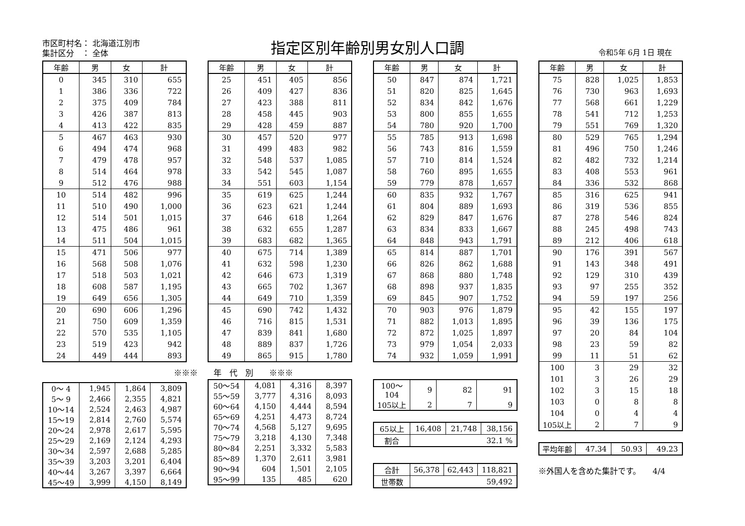市区町村名： 北海道江別市
集計区分　： 全体
指定区別年齢別男女別人口調 令和5年 6月 1日 現在
| 年齢 | 男 | 女 | 計 |
| --- | --- | --- | --- |
| 0 | 345 | 310 | 655 |
| 1 | 386 | 336 | 722 |
| 2 | 375 | 409 | 784 |
| 3 | 426 | 387 | 813 |
| 4 | 413 | 422 | 835 |
| 5 | 467 | 463 | 930 |
| 6 | 494 | 474 | 968 |
| 7 | 479 | 478 | 957 |
| 8 | 514 | 464 | 978 |
| 9 | 512 | 476 | 988 |
| 10 | 514 | 482 | 996 |
| 11 | 510 | 490 | 1,000 |
| 12 | 514 | 501 | 1,015 |
| 13 | 475 | 486 | 961 |
| 14 | 511 | 504 | 1,015 |
| 15 | 471 | 506 | 977 |
| 16 | 568 | 508 | 1,076 |
| 17 | 518 | 503 | 1,021 |
| 18 | 608 | 587 | 1,195 |
| 19 | 649 | 656 | 1,305 |
| 20 | 690 | 606 | 1,296 |
| 21 | 750 | 609 | 1,359 |
| 22 | 570 | 535 | 1,105 |
| 23 | 519 | 423 | 942 |
| 24 | 449 | 444 | 893 |
※※※　　年　代　別　　※※※
| 0～ 4 | 1,945 | 1,864 | 3,809 |
| 5～ 9 | 2,466 | 2,355 | 4,821 |
| 10～14 | 2,524 | 2,463 | 4,987 |
| 15～19 | 2,814 | 2,760 | 5,574 |
| 20～24 | 2,978 | 2,617 | 5,595 |
| 25～29 | 2,169 | 2,124 | 4,293 |
| 30～34 | 2,597 | 2,688 | 5,285 |
| 35～39 | 3,203 | 3,201 | 6,404 |
| 40～44 | 3,267 | 3,397 | 6,664 |
| 45～49 | 3,999 | 4,150 | 8,149 |
| 年齢 | 男 | 女 | 計 |
| --- | --- | --- | --- |
| 25 | 451 | 405 | 856 |
| 26 | 409 | 427 | 836 |
| 27 | 423 | 388 | 811 |
| 28 | 458 | 445 | 903 |
| 29 | 428 | 459 | 887 |
| 30 | 457 | 520 | 977 |
| 31 | 499 | 483 | 982 |
| 32 | 548 | 537 | 1,085 |
| 33 | 542 | 545 | 1,087 |
| 34 | 551 | 603 | 1,154 |
| 35 | 619 | 625 | 1,244 |
| 36 | 623 | 621 | 1,244 |
| 37 | 646 | 618 | 1,264 |
| 38 | 632 | 655 | 1,287 |
| 39 | 683 | 682 | 1,365 |
| 40 | 675 | 714 | 1,389 |
| 41 | 632 | 598 | 1,230 |
| 42 | 646 | 673 | 1,319 |
| 43 | 665 | 702 | 1,367 |
| 44 | 649 | 710 | 1,359 |
| 45 | 690 | 742 | 1,432 |
| 46 | 716 | 815 | 1,531 |
| 47 | 839 | 841 | 1,680 |
| 48 | 889 | 837 | 1,726 |
| 49 | 865 | 915 | 1,780 |
| 50～54 | 4,081 | 4,316 | 8,397 |
| 55～59 | 3,777 | 4,316 | 8,093 |
| 60～64 | 4,150 | 4,444 | 8,594 |
| 65～69 | 4,251 | 4,473 | 8,724 |
| 70～74 | 4,568 | 5,127 | 9,695 |
| 75～79 | 3,218 | 4,130 | 7,348 |
| 80～84 | 2,251 | 3,332 | 5,583 |
| 85～89 | 1,370 | 2,611 | 3,981 |
| 90～94 | 604 | 1,501 | 2,105 |
| 95～99 | 135 | 485 | 620 |
| 年齢 | 男 | 女 | 計 |
| --- | --- | --- | --- |
| 50 | 847 | 874 | 1,721 |
| 51 | 820 | 825 | 1,645 |
| 52 | 834 | 842 | 1,676 |
| 53 | 800 | 855 | 1,655 |
| 54 | 780 | 920 | 1,700 |
| 55 | 785 | 913 | 1,698 |
| 56 | 743 | 816 | 1,559 |
| 57 | 710 | 814 | 1,524 |
| 58 | 760 | 895 | 1,655 |
| 59 | 779 | 878 | 1,657 |
| 60 | 835 | 932 | 1,767 |
| 61 | 804 | 889 | 1,693 |
| 62 | 829 | 847 | 1,676 |
| 63 | 834 | 833 | 1,667 |
| 64 | 848 | 943 | 1,791 |
| 65 | 814 | 887 | 1,701 |
| 66 | 826 | 862 | 1,688 |
| 67 | 868 | 880 | 1,748 |
| 68 | 898 | 937 | 1,835 |
| 69 | 845 | 907 | 1,752 |
| 70 | 903 | 976 | 1,879 |
| 71 | 882 | 1,013 | 1,895 |
| 72 | 872 | 1,025 | 1,897 |
| 73 | 979 | 1,054 | 2,033 |
| 74 | 932 | 1,059 | 1,991 |
| 100～104 | 9 | 82 | 91 |
| 105以上 | 2 | 7 | 9 |
| 65以上 | 16,408 | 21,748 | 38,156 |
| 割合 | 32.1 % | | |
| 合計 | 56,378 | 62,443 | 118,821 |
| 世帯数 | 59,492 | | |
| 年齢 | 男 | 女 | 計 |
| --- | --- | --- | --- |
| 75 | 828 | 1,025 | 1,853 |
| 76 | 730 | 963 | 1,693 |
| 77 | 568 | 661 | 1,229 |
| 78 | 541 | 712 | 1,253 |
| 79 | 551 | 769 | 1,320 |
| 80 | 529 | 765 | 1,294 |
| 81 | 496 | 750 | 1,246 |
| 82 | 482 | 732 | 1,214 |
| 83 | 408 | 553 | 961 |
| 84 | 336 | 532 | 868 |
| 85 | 316 | 625 | 941 |
| 86 | 319 | 536 | 855 |
| 87 | 278 | 546 | 824 |
| 88 | 245 | 498 | 743 |
| 89 | 212 | 406 | 618 |
| 90 | 176 | 391 | 567 |
| 91 | 143 | 348 | 491 |
| 92 | 129 | 310 | 439 |
| 93 | 97 | 255 | 352 |
| 94 | 59 | 197 | 256 |
| 95 | 42 | 155 | 197 |
| 96 | 39 | 136 | 175 |
| 97 | 20 | 84 | 104 |
| 98 | 23 | 59 | 82 |
| 99 | 11 | 51 | 62 |
| 100 | 3 | 29 | 32 |
| 101 | 3 | 26 | 29 |
| 102 | 3 | 15 | 18 |
| 103 | 0 | 8 | 8 |
| 104 | 0 | 4 | 4 |
| 105以上 | 2 | 7 | 9 |
| 平均年齢 | 47.34 | 50.93 | 49.23 |
※外国人を含めた集計です。　　4/4